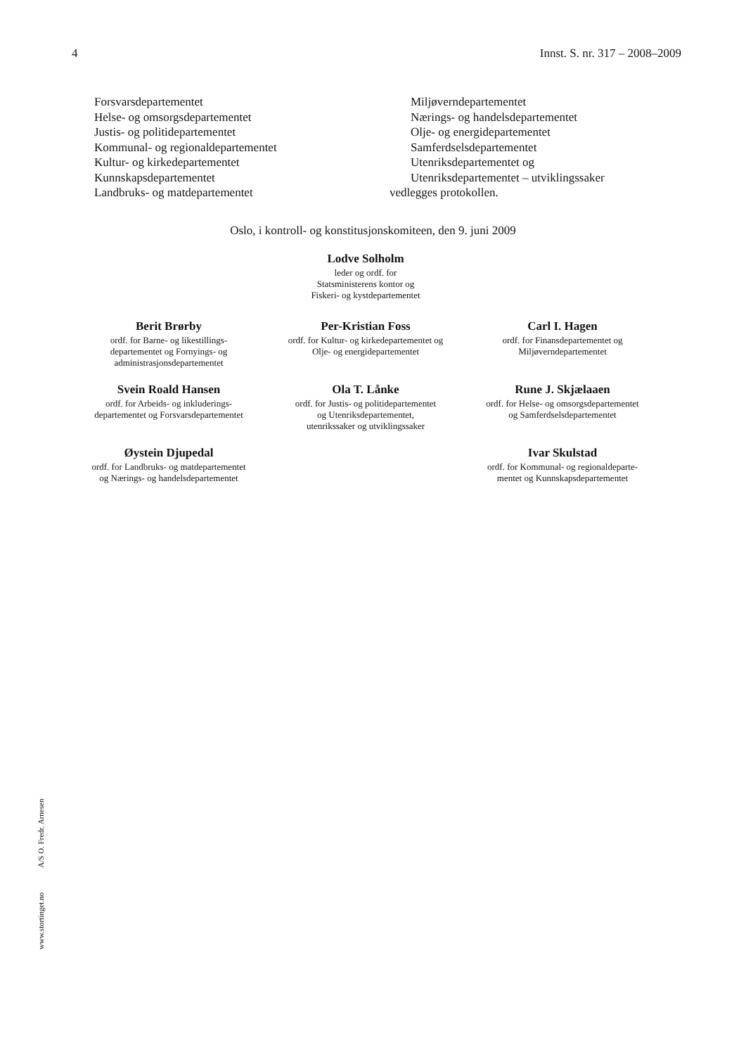4 Innst. S. nr. 317 – 2008–2009
Forsvarsdepartementet
Helse- og omsorgsdepartementet
Justis- og politidepartementet
Kommunal- og regionaldepartementet
Kultur- og kirkedepartementet
Kunnskapsdepartementet
Landbruks- og matdepartementet
Miljøverndepartementet
Nærings- og handelsdepartementet
Olje- og energidepartementet
Samferdselsdepartementet
Utenriksdepartementet og
Utenriksdepartementet – utviklingssaker
vedlegges protokollen.
Oslo, i kontroll- og konstitusjonskomiteen, den 9. juni 2009
Lodve Solholm
leder og ordf. for
Statsministerens kontor og
Fiskeri- og kystdepartementet
Berit Brørby
ordf. for Barne- og likestillings-
departementet og Fornyings- og
administrasjonsdepartementet
Per-Kristian Foss
ordf. for Kultur- og kirkedepartementet og
Olje- og energidepartementet
Carl I. Hagen
ordf. for Finansdepartementet og
Miljøverndepartementet
Svein Roald Hansen
ordf. for Arbeids- og inkluderings-
departementet og Forsvarsdepartementet
Ola T. Lånke
ordf. for Justis- og politidepartementet
og Utenriksdepartementet,
utenrikssaker og utviklingssaker
Rune J. Skjælaaen
ordf. for Helse- og omsorgsdepartementet
og Samferdselsdepartementet
Øystein Djupedal
ordf. for Landbruks- og matdepartementet
og Nærings- og handelsdepartementet
Ivar Skulstad
ordf. for Kommunal- og regionaldeparte-
mentet og Kunnskapsdepartementet
www.stortinget.no A/S O. Fredr. Arnesen